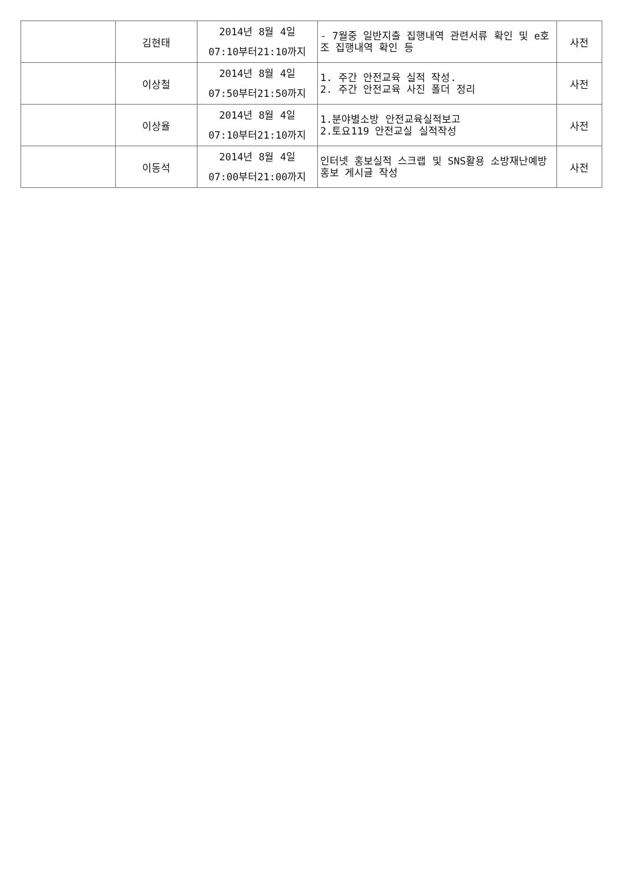| | 김현태 | 2014년 8월 4일 07:10부터21:10까지 | - 7월중 일반지출 집행내역 관련서류 확인 및 e호조 집행내역 확인 등 | 사전 |
| | 이상철 | 2014년 8월 4일 07:50부터21:50까지 | 1. 주간 안전교육 실적 작성. 2. 주간 안전교육 사진 폴더 정리 | 사전 |
| | 이상율 | 2014년 8월 4일 07:10부터21:10까지 | 1.분야별소방 안전교육실적보고 2.토요119 안전교실 실적작성 | 사전 |
| | 이동석 | 2014년 8월 4일 07:00부터21:00까지 | 인터넷 홍보실적 스크랩 및 SNS활용 소방재난예방 홍보 게시글 작성 | 사전 |